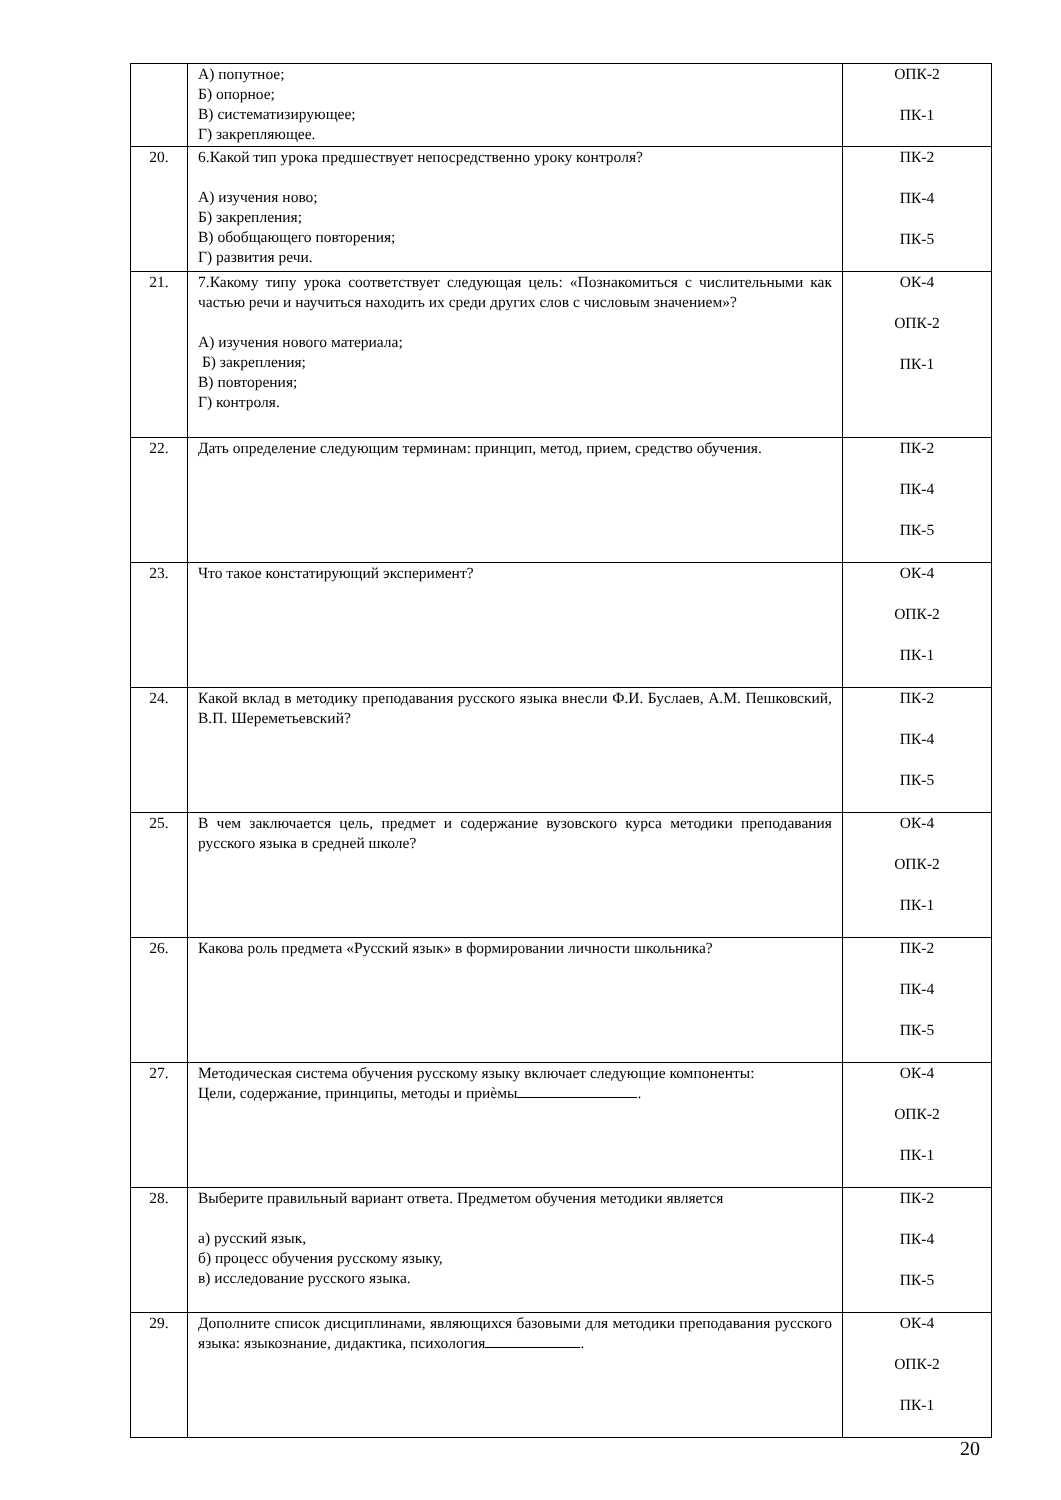| | А) попутное; Б) опорное; В) систематизирующее; Г) закрепляющее. | ОПК-2 ПК-1 |
| 20. | 6.Какой тип урока предшествует непосредственно уроку контроля? А) изучения ново; Б) закрепления; В) обобщающего повторения; Г) развития речи. | ПК-2 ПК-4 ПК-5 |
| 21. | 7.Какому типу урока соответствует следующая цель: «Познакомиться с числительными как частью речи и научиться находить их среди других слов с числовым значением»? А) изучения нового материала; Б) закрепления; В) повторения; Г) контроля. | ОК-4 ОПК-2 ПК-1 |
| 22. | Дать определение следующим терминам: принцип, метод, прием, средство обучения. | ПК-2 ПК-4 ПК-5 |
| 23. | Что такое констатирующий эксперимент? | ОК-4 ОПК-2 ПК-1 |
| 24. | Какой вклад в методику преподавания русского языка внесли Ф.И. Буслаев, А.М. Пешковский, В.П. Шереметьевский? | ПК-2 ПК-4 ПК-5 |
| 25. | В чем заключается цель, предмет и содержание вузовского курса методики преподавания русского языка в средней школе? | ОК-4 ОПК-2 ПК-1 |
| 26. | Какова роль предмета «Русский язык» в формировании личности школьника? | ПК-2 ПК-4 ПК-5 |
| 27. | Методическая система обучения русскому языку включает следующие компоненты: Цели, содержание, принципы, методы и приѐмы . | ОК-4 ОПК-2 ПК-1 |
| 28. | Выберите правильный вариант ответа. Предметом обучения методики является а) русский язык, б) процесс обучения русскому языку, в) исследование русского языка. | ПК-2 ПК-4 ПК-5 |
| 29. | Дополните список дисциплинами, являющихся базовыми для методики преподавания русского языка: языкознание, дидактика, психология . | ОК-4 ОПК-2 ПК-1 |
20